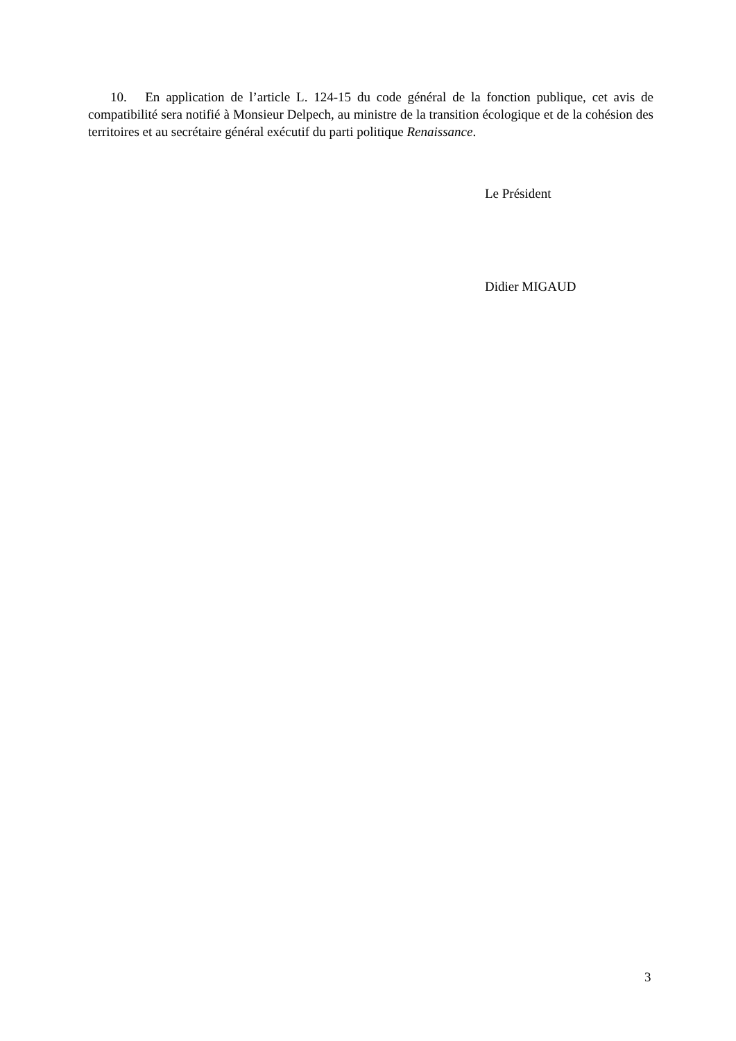10. En application de l’article L. 124-15 du code général de la fonction publique, cet avis de compatibilité sera notifié à Monsieur Delpech, au ministre de la transition écologique et de la cohésion des territoires et au secrétaire général exécutif du parti politique Renaissance.
Le Président
Didier MIGAUD
3